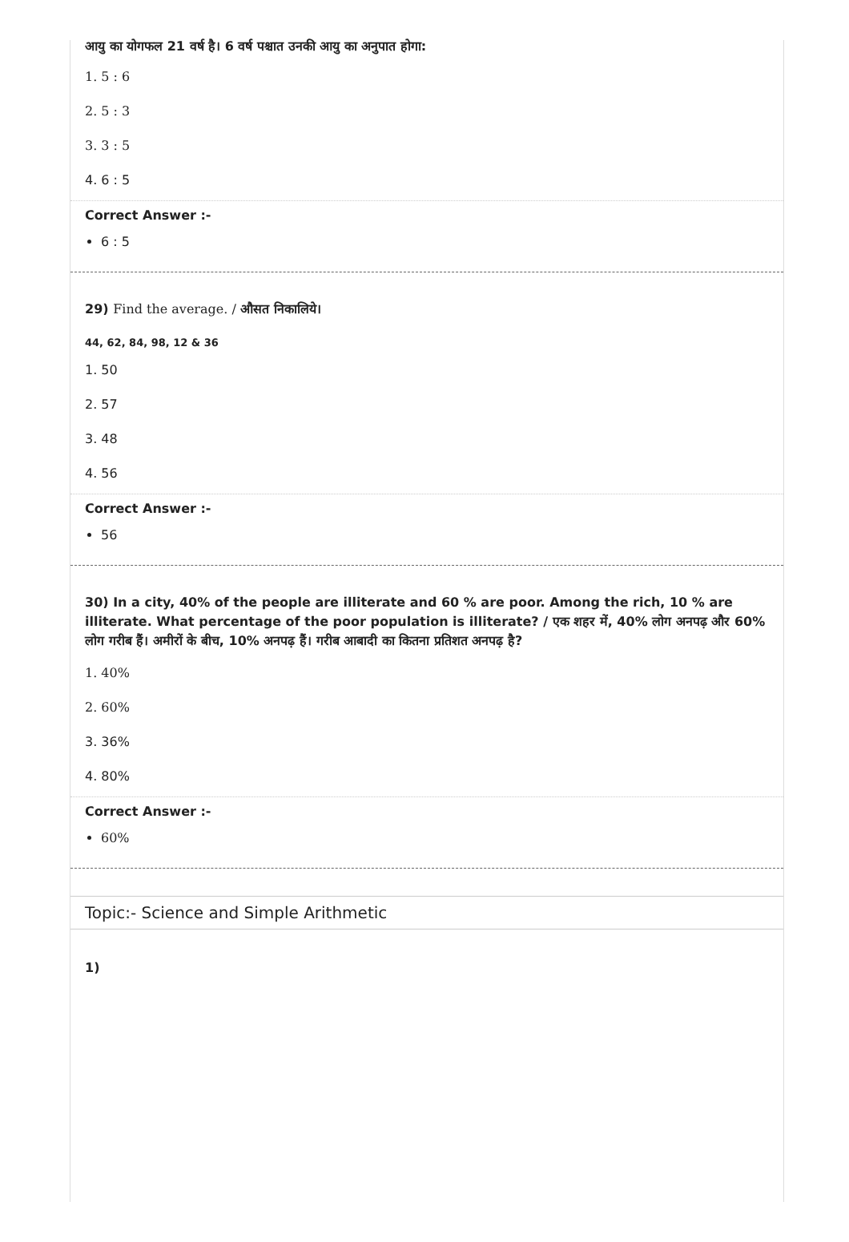आयु का योगफल 21 वर्ष है। 6 वर्ष पश्चात उनकी आयु का अनुपात होगा:
1. 5 : 6
2. 5 : 3
3. 3 : 5
4. 6 : 5
Correct Answer :-
6 : 5
29) Find the average. / औसत निकालिये।
44, 62, 84, 98, 12 & 36
1. 50
2. 57
3. 48
4. 56
Correct Answer :-
56
30) In a city, 40% of the people are illiterate and 60 % are poor. Among the rich, 10 % are illiterate. What percentage of the poor population is illiterate? / एक शहर में, 40% लोग अनपढ़ और 60% लोग गरीब हैं। अमीरों के बीच, 10% अनपढ़ हैं। गरीब आबादी का कितना प्रतिशत अनपढ़ है?
1. 40%
2. 60%
3. 36%
4. 80%
Correct Answer :-
60%
Topic:- Science and Simple Arithmetic
1)